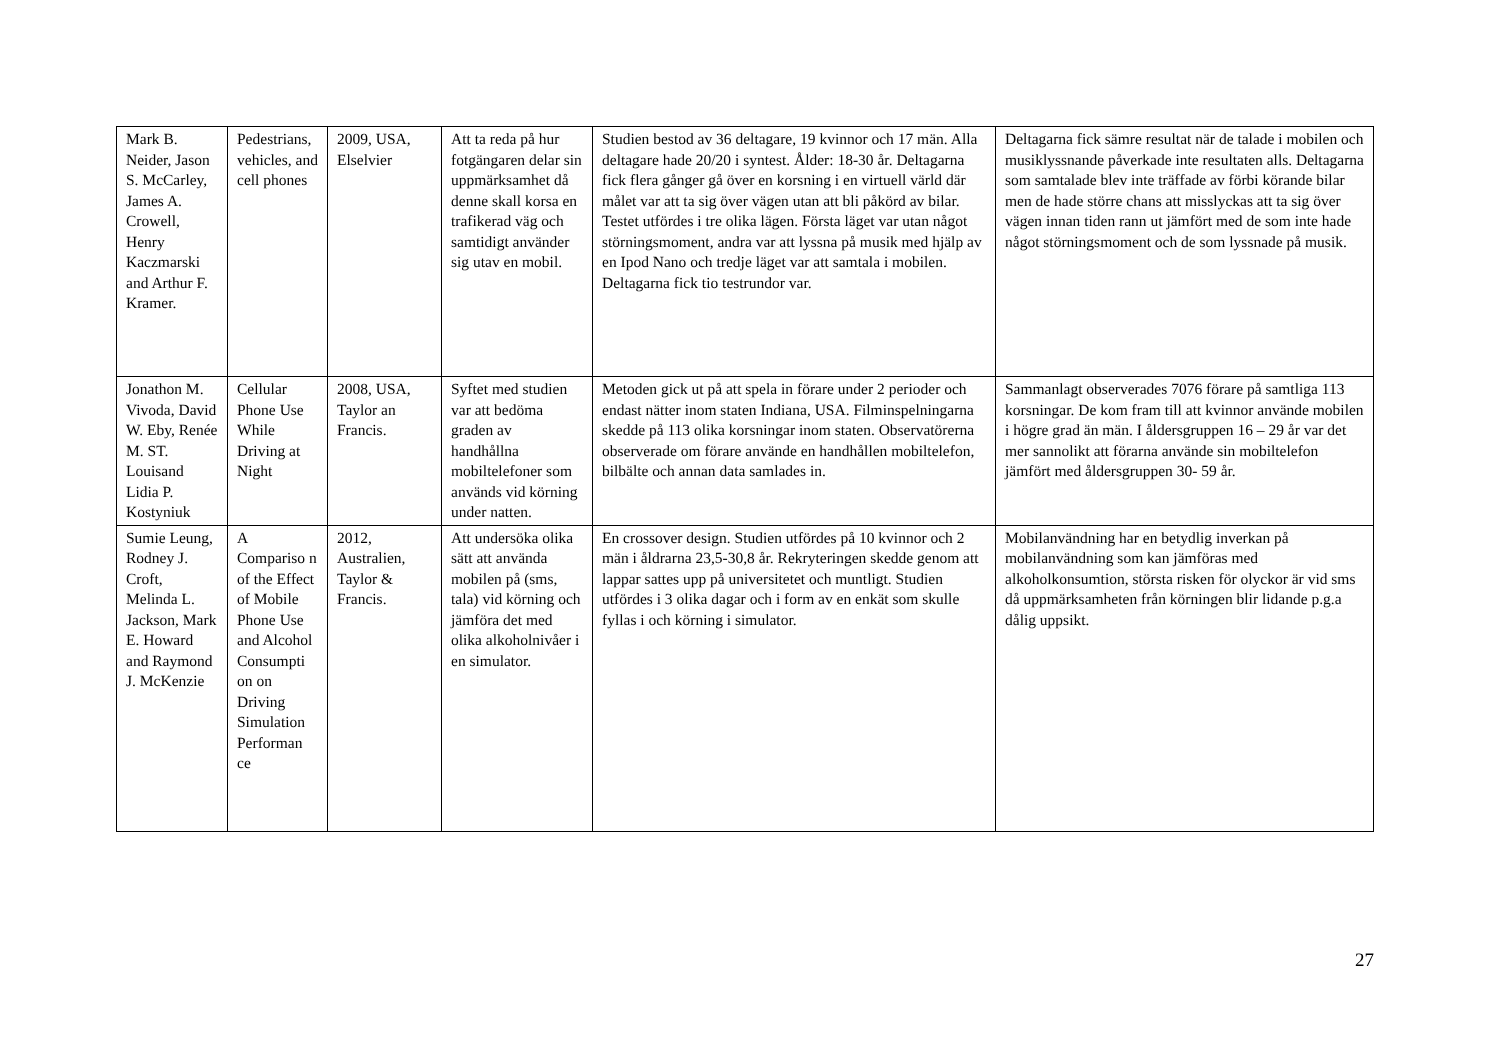| Mark B. Neider, Jason S. McCarley, James A. Crowell, Henry Kaczmarski and Arthur F. Kramer. | Pedestrians, vehicles, and cell phones | 2009, USA, Elselvier | Att ta reda på hur fotgängaren delar sin uppmärksamhet då denne skall korsa en trafikerad väg och samtidigt använder sig utav en mobil. | Studien bestod av 36 deltagare, 19 kvinnor och 17 män. Alla deltagare hade 20/20 i syntest. Ålder: 18-30 år. Deltagarna fick flera gånger gå över en korsning i en virtuell värld där målet var att ta sig över vägen utan att bli påkörd av bilar. Testet utfördes i tre olika lägen. Första läget var utan något störningsmoment, andra var att lyssna på musik med hjälp av en Ipod Nano och tredje läget var att samtala i mobilen. Deltagarna fick tio testrundor var. | Deltagarna fick sämre resultat när de talade i mobilen och musiklyssnande påverkade inte resultaten alls. Deltagarna som samtalade blev inte träffade av förbi körande bilar men de hade större chans att misslyckas att ta sig över vägen innan tiden rann ut jämfört med de som inte hade något störningsmoment och de som lyssnade på musik. |
| Jonathon M. Vivoda, David W. Eby, Renée M. ST. Louisand Lidia P. Kostyniuk | Cellular Phone Use While Driving at Night | 2008, USA, Taylor an Francis. | Syftet med studien var att bedöma graden av handhållna mobiltelefoner som används vid körning under natten. | Metoden gick ut på att spela in förare under 2 perioder och endast nätter inom staten Indiana, USA. Filminspelningarna skedde på 113 olika korsningar inom staten. Observatörerna observerade om förare använde en handhållen mobiltelefon, bilbälte och annan data samlades in. | Sammanlagt observerades 7076 förare på samtliga 113 korsningar. De kom fram till att kvinnor använde mobilen i högre grad än män. I åldersgruppen 16 – 29 år var det mer sannolikt att förarna använde sin mobiltelefon jämfört med åldersgruppen 30- 59 år. |
| Sumie Leung, Rodney J. Croft, Melinda L. Jackson, Mark E. Howard and Raymond J. McKenzie | A Compariso n of the Effect of Mobile Phone Use and Alcohol Consumpti on on Driving Simulation Performan ce | 2012, Australien, Taylor & Francis. | Att undersöka olika sätt att använda mobilen på (sms, tala) vid körning och jämföra det med olika alkoholnivåer i en simulator. | En crossover design. Studien utfördes på 10 kvinnor och 2 män i åldrarna 23,5-30,8 år. Rekryteringen skedde genom att lappar sattes upp på universitetet och muntligt. Studien utfördes i 3 olika dagar och i form av en enkät som skulle fyllas i och körning i simulator. | Mobilanvändning har en betydlig inverkan på mobilanvändning som kan jämföras med alkoholkonsumtion, största risken för olyckor är vid sms då uppmärksamheten från körningen blir lidande p.g.a dålig uppsikt. |
27